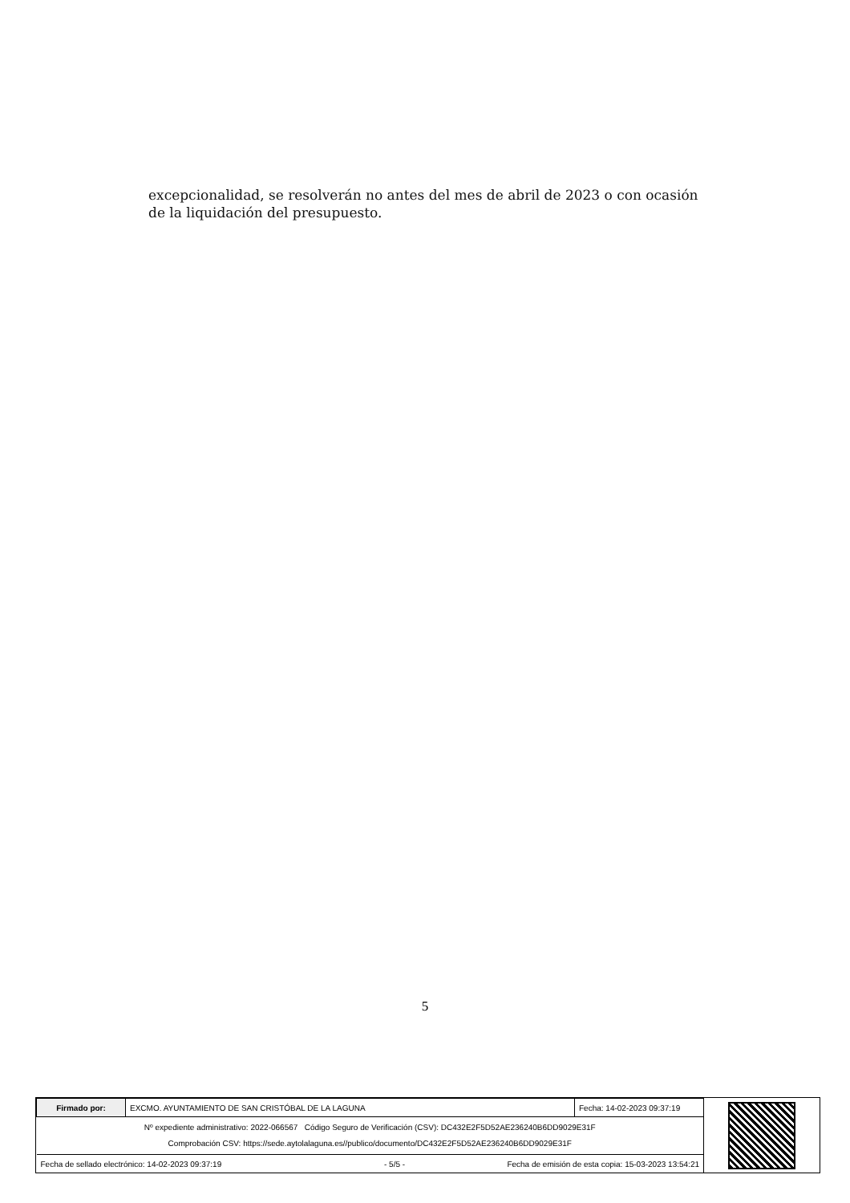excepcionalidad, se resolverán no antes del mes de abril de 2023 o con ocasión de la liquidación del presupuesto.
5
| Firmado por: | EXCMO. AYUNTAMIENTO DE SAN CRISTÓBAL DE LA LAGUNA | Fecha: 14-02-2023 09:37:19 |
| Nº expediente administrativo: 2022-066567 Código Seguro de Verificación (CSV): DC432E2F5D52AE236240B6DD9029E31F Comprobación CSV: https://sede.aytolalaguna.es//publico/documento/DC432E2F5D52AE236240B6DD9029E31F | | |
| Fecha de sellado electrónico: 14-02-2023 09:37:19 - 5/5 - Fecha de emisión de esta copia: 15-03-2023 13:54:21 | | |